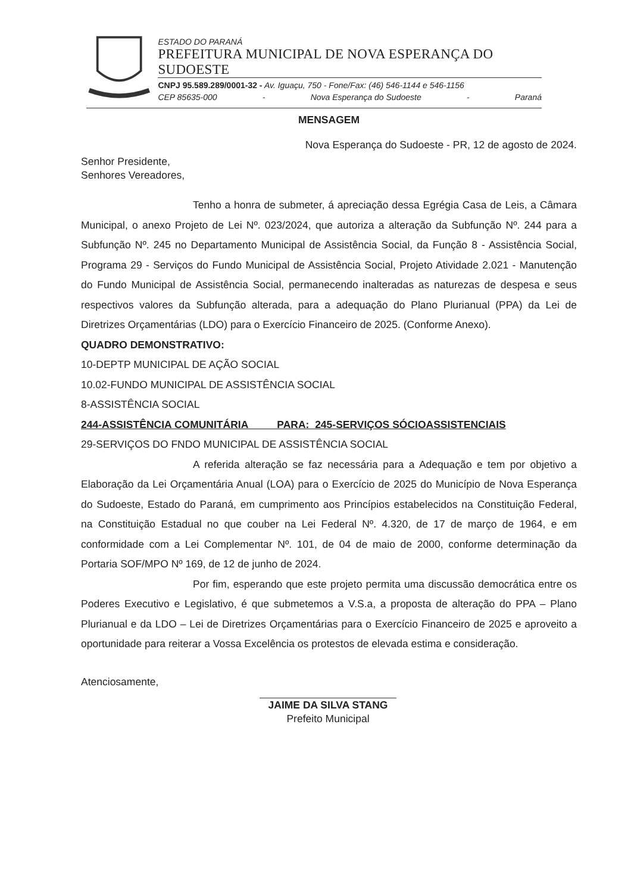ESTADO DO PARANÁ
PREFEITURA MUNICIPAL DE NOVA ESPERANÇA DO SUDOESTE
CNPJ 95.589.289/0001-32 - Av. Iguaçu, 750 - Fone/Fax: (46) 546-1144 e 546-1156
CEP 85635-000 - Nova Esperança do Sudoeste - Paraná
MENSAGEM
Nova Esperança do Sudoeste - PR, 12 de agosto de 2024.
Senhor Presidente,
Senhores Vereadores,
Tenho a honra de submeter, á apreciação dessa Egrégia Casa de Leis, a Câmara Municipal, o anexo Projeto de Lei Nº. 023/2024, que autoriza a alteração da Subfunção Nº. 244 para a Subfunção Nº. 245 no Departamento Municipal de Assistência Social, da Função 8 - Assistência Social, Programa 29 - Serviços do Fundo Municipal de Assistência Social, Projeto Atividade 2.021 - Manutenção do Fundo Municipal de Assistência Social, permanecendo inalteradas as naturezas de despesa e seus respectivos valores da Subfunção alterada, para a adequação do Plano Plurianual (PPA) da Lei de Diretrizes Orçamentárias (LDO) para o Exercício Financeiro de 2025. (Conforme Anexo).
QUADRO DEMONSTRATIVO:
10-DEPTP MUNICIPAL DE AÇÃO SOCIAL
10.02-FUNDO MUNICIPAL DE ASSISTÊNCIA SOCIAL
8-ASSISTÊNCIA SOCIAL
244-ASSISTÊNCIA COMUNITÁRIA PARA: 245-SERVIÇOS SÓCIOASSISTENCIAIS
29-SERVIÇOS DO FNDO MUNICIPAL DE ASSISTÊNCIA SOCIAL
A referida alteração se faz necessária para a Adequação e tem por objetivo a Elaboração da Lei Orçamentária Anual (LOA) para o Exercício de 2025 do Município de Nova Esperança do Sudoeste, Estado do Paraná, em cumprimento aos Princípios estabelecidos na Constituição Federal, na Constituição Estadual no que couber na Lei Federal Nº. 4.320, de 17 de março de 1964, e em conformidade com a Lei Complementar Nº. 101, de 04 de maio de 2000, conforme determinação da Portaria SOF/MPO Nº 169, de 12 de junho de 2024.
Por fim, esperando que este projeto permita uma discussão democrática entre os Poderes Executivo e Legislativo, é que submetemos a V.S.a, a proposta de alteração do PPA – Plano Plurianual e da LDO – Lei de Diretrizes Orçamentárias para o Exercício Financeiro de 2025 e aproveito a oportunidade para reiterar a Vossa Excelência os protestos de elevada estima e consideração.
Atenciosamente,
JAIME DA SILVA STANG
Prefeito Municipal